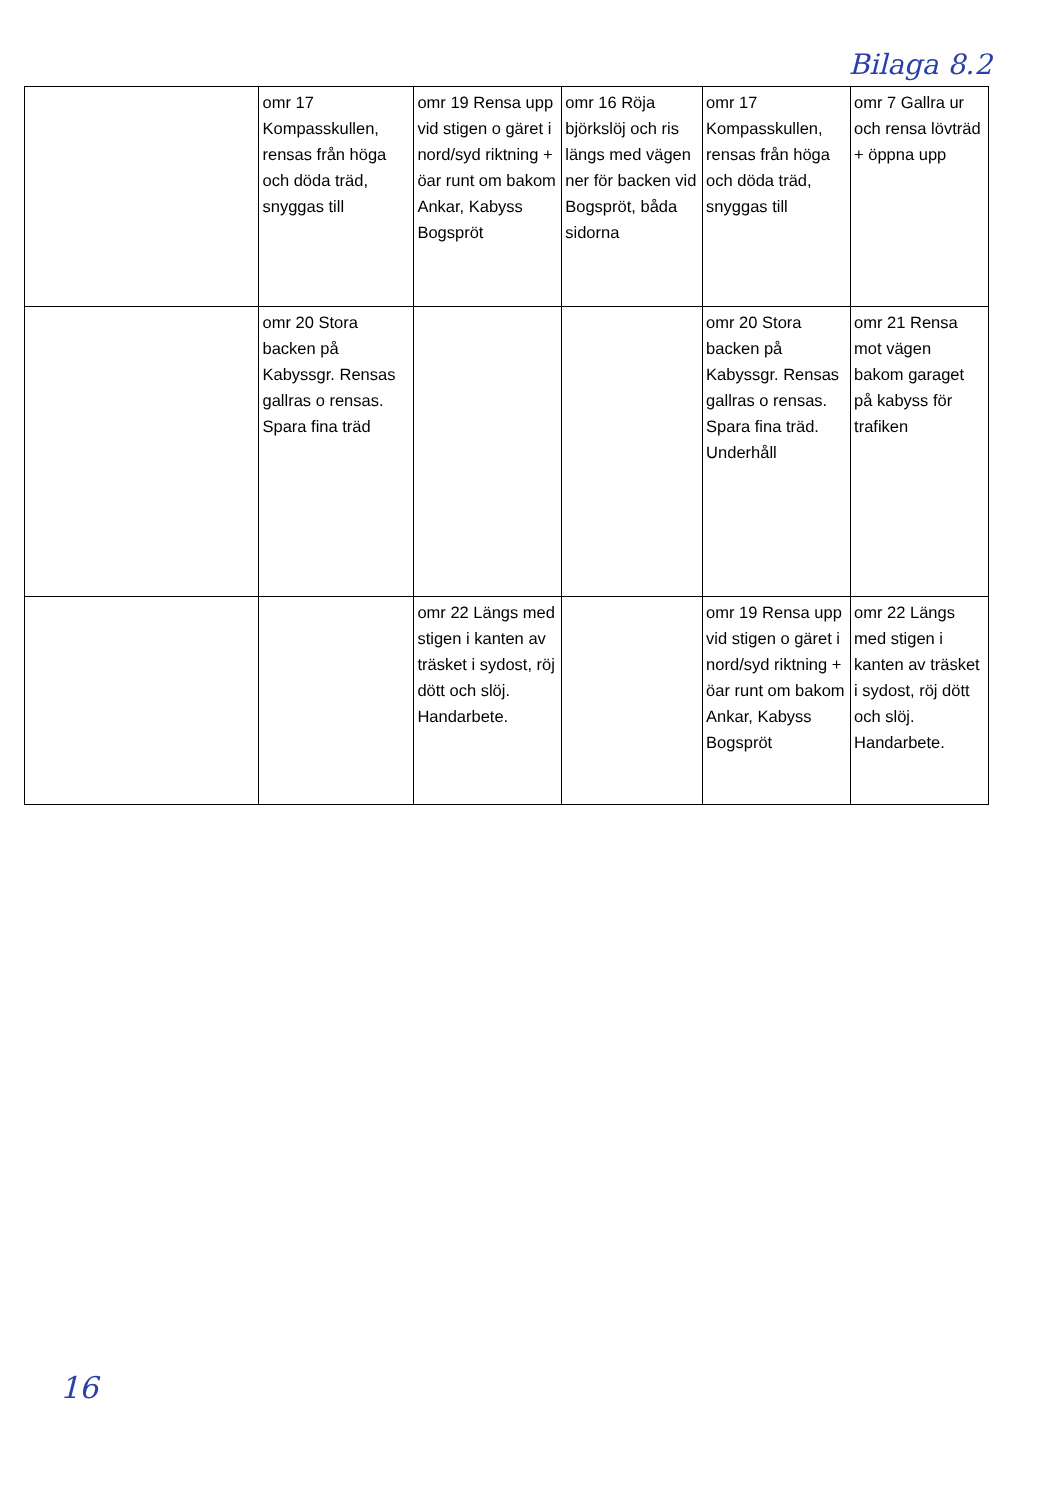Bilaga 8.2
| | omr 17 Kompasskullen, rensas från höga och döda träd, snyggas till | omr 19 Rensa upp vid stigen o gäret i nord/syd riktning + öar runt om bakom Ankar, Kabyss Bogspröt | omr 16 Röja björkslöj och ris längs med vägen ner för backen vid Bogspröt, båda sidorna | omr 17 Kompasskullen, rensas från höga och döda träd, snyggas till | omr 7 Gallra ur och rensa lövträd + öppna upp |
| | omr 20 Stora backen på Kabyssgr. Rensas gallras o rensas. Spara fina träd | | | omr 20 Stora backen på Kabyssgr. Rensas gallras o rensas. Spara fina träd. Underhåll | omr 21 Rensa mot vägen bakom garaget på kabyss för trafiken |
| | | omr 22 Längs med stigen i kanten av träsket i sydost, röj dött och slöj. Handarbete. | | omr 19 Rensa upp vid stigen o gäret i nord/syd riktning + öar runt om bakom Ankar, Kabyss Bogspröt | omr 22 Längs med stigen i kanten av träsket i sydost, röj dött och slöj. Handarbete. |
16